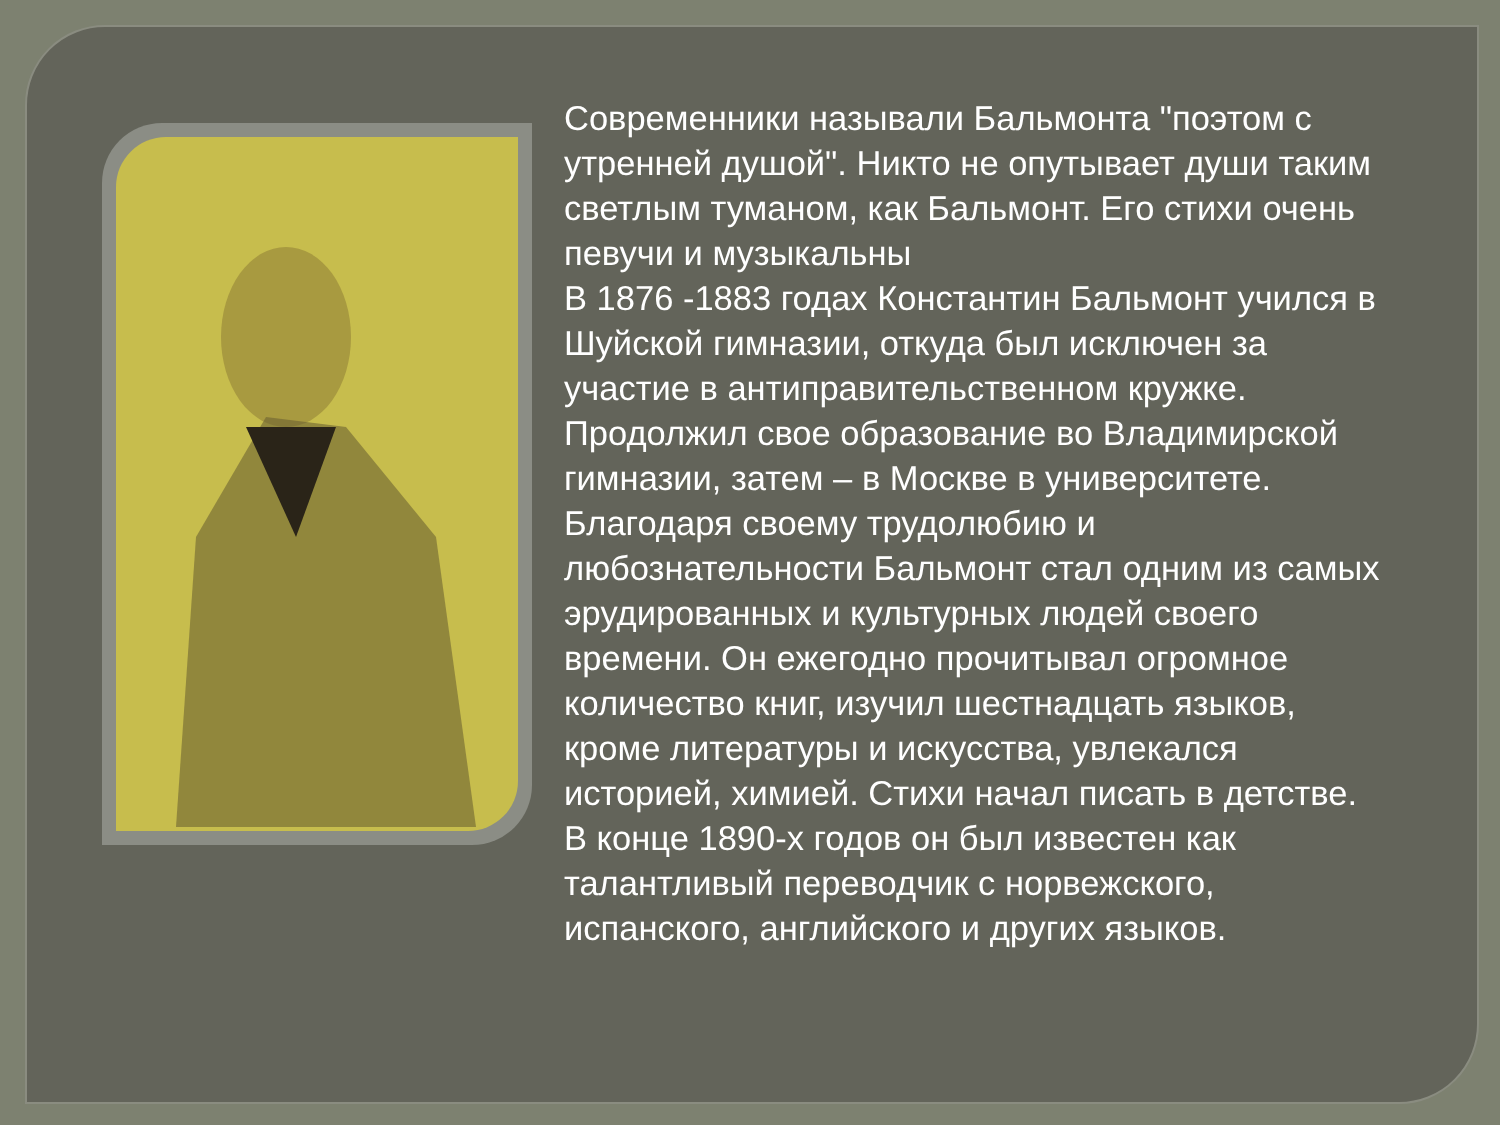Современники называли Бальмонта "поэтом с утренней душой". Никто не опутывает души таким светлым туманом, как Бальмонт. Его стихи очень певучи и музыкальны
В 1876 -1883 годах Константин Бальмонт учился в Шуйской гимназии, откуда был исключен за участие в антиправительственном кружке. Продолжил свое образование во Владимирской гимназии, затем – в Москве в университете. Благодаря своему трудолюбию и любознательности Бальмонт стал одним из самых эрудированных и культурных людей своего времени. Он ежегодно прочитывал огромное количество книг, изучил шестнадцать языков, кроме литературы и искусства, увлекался историей, химией. Стихи начал писать в детстве.
В конце 1890-х годов он был известен как талантливый переводчик с норвежского, испанского, английского и других языков.